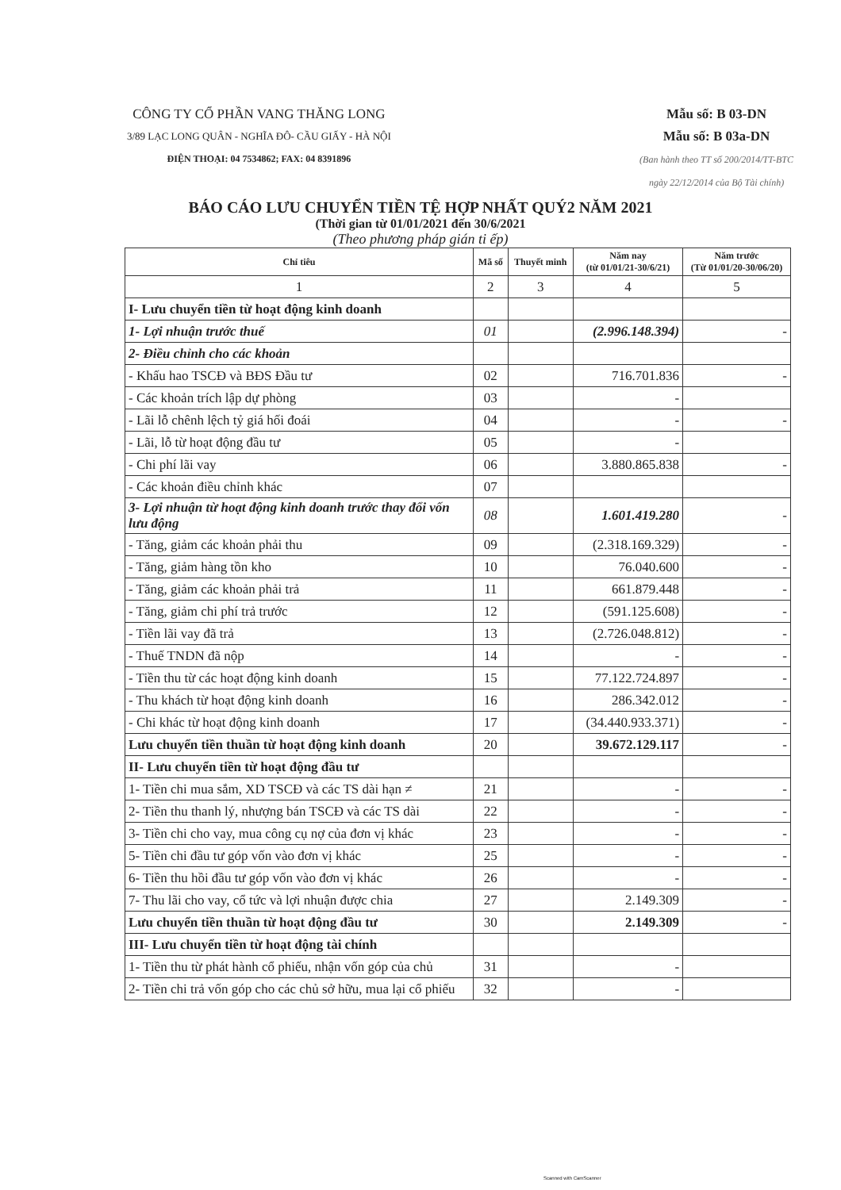CÔNG TY CỔ PHẦN VANG THĂNG LONG
3/89 LẠC LONG QUÂN - NGHĨA ĐÔ- CẦU GIẤY - HÀ NỘI
ĐIỆN THOẠI: 04 7534862; FAX: 04 8391896
Mẫu số: B 03-DN
Mẫu số: B 03a-DN
(Ban hành theo TT số 200/2014/TT-BTC
ngày 22/12/2014 của Bộ Tài chính)
BÁO CÁO LƯU CHUYỂN TIỀN TỆ HỢP NHẤT QUÝ2 NĂM 2021
(Thời gian từ 01/01/2021 đến 30/6/2021
(Theo phương pháp gián ti ếp)
| Chỉ tiêu | Mã số | Thuyết minh | Năm nay (từ 01/01/21-30/6/21) | Năm trước (Từ 01/01/20-30/06/20) |
| --- | --- | --- | --- | --- |
| 1 | 2 | 3 | 4 | 5 |
| I- Lưu chuyển tiền từ hoạt động kinh doanh | | | | |
| 1- Lợi nhuận trước thuế | 01 | | (2.996.148.394) | - |
| 2- Điều chỉnh cho các khoản | | | | |
| - Khấu hao TSCĐ và BĐS Đầu tư | 02 | | 716.701.836 | - |
| - Các khoản trích lập dự phòng | 03 | | - | |
| - Lãi lỗ chênh lệch tỷ giá hối đoái | 04 | | - | - |
| - Lãi, lỗ từ hoạt động đầu tư | 05 | | - | |
| - Chi phí lãi vay | 06 | | 3.880.865.838 | - |
| - Các khoản điều chỉnh khác | 07 | | | |
| 3- Lợi nhuận từ hoạt động kinh doanh trước thay đổi vốn lưu động | 08 | | 1.601.419.280 | - |
| - Tăng, giảm các khoản phải thu | 09 | | (2.318.169.329) | - |
| - Tăng, giảm hàng tồn kho | 10 | | 76.040.600 | - |
| - Tăng, giảm các khoản phải trả | 11 | | 661.879.448 | - |
| - Tăng, giảm chi phí trả trước | 12 | | (591.125.608) | - |
| - Tiền lãi vay đã trả | 13 | | (2.726.048.812) | - |
| - Thuế TNDN đã nộp | 14 | | - | - |
| - Tiền thu từ các hoạt động kinh doanh | 15 | | 77.122.724.897 | - |
| - Thu khách từ hoạt động kinh doanh | 16 | | 286.342.012 | - |
| - Chi khác từ hoạt động kinh doanh | 17 | | (34.440.933.371) | - |
| Lưu chuyển tiền thuần từ hoạt động kinh doanh | 20 | | 39.672.129.117 | - |
| II- Lưu chuyển tiền từ hoạt động đầu tư | | | | |
| 1- Tiền chi mua sắm, XD TSCĐ và các TS dài hạn ≠ | 21 | | - | - |
| 2- Tiền thu thanh lý, nhượng bán TSCĐ và các TS dài | 22 | | - | - |
| 3- Tiền chi cho vay, mua công cụ nợ của đơn vị khác | 23 | | - | - |
| 5- Tiền chi đầu tư góp vốn vào đơn vị khác | 25 | | - | - |
| 6- Tiền thu hồi đầu tư góp vốn vào đơn vị khác | 26 | | - | - |
| 7- Thu lãi cho vay, cổ tức và lợi nhuận được chia | 27 | | 2.149.309 | - |
| Lưu chuyển tiền thuần từ hoạt động đầu tư | 30 | | 2.149.309 | - |
| III- Lưu chuyển tiền từ hoạt động tài chính | | | | |
| 1- Tiền thu từ phát hành cổ phiếu, nhận vốn góp của chủ | 31 | | - | |
| 2- Tiền chi trả vốn góp cho các chủ sở hữu, mua lại cổ phiếu | 32 | | - | |
Scanned with CamScanner